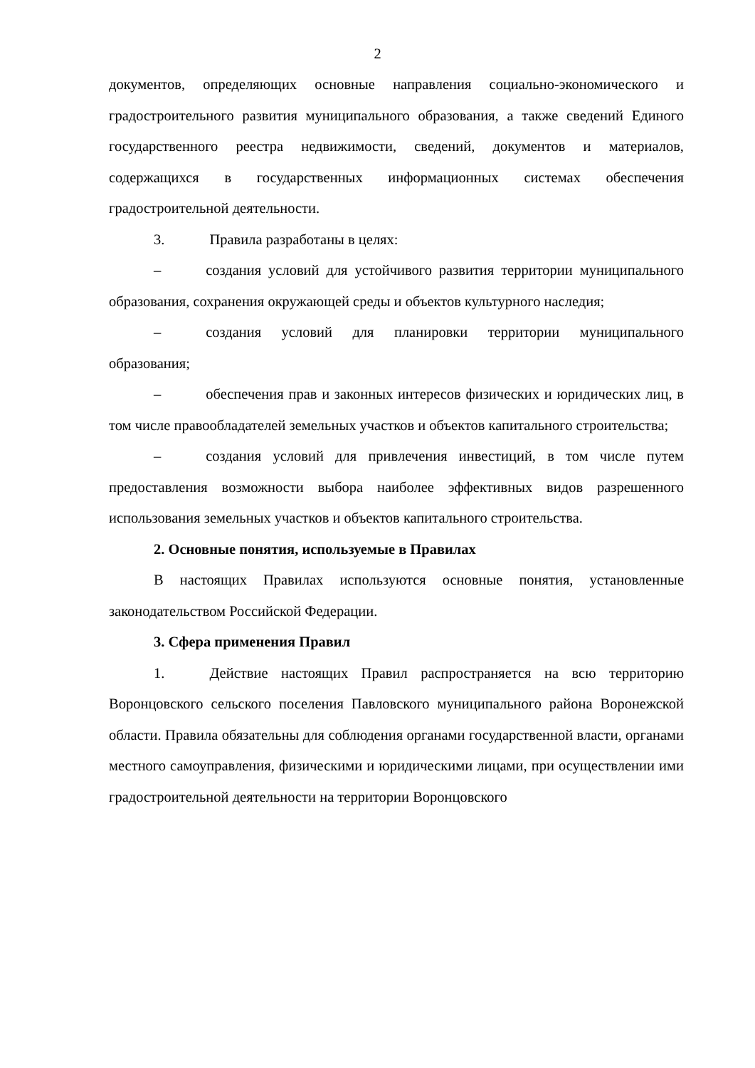2
документов, определяющих основные направления социально-экономического и градостроительного развития муниципального образования, а также сведений Единого государственного реестра недвижимости, сведений, документов и материалов, содержащихся в государственных информационных системах обеспечения градостроительной деятельности.
3. Правила разработаны в целях:
– создания условий для устойчивого развития территории муниципального образования, сохранения окружающей среды и объектов культурного наследия;
– создания условий для планировки территории муниципального образования;
– обеспечения прав и законных интересов физических и юридических лиц, в том числе правообладателей земельных участков и объектов капитального строительства;
– создания условий для привлечения инвестиций, в том числе путем предоставления возможности выбора наиболее эффективных видов разрешенного использования земельных участков и объектов капитального строительства.
2. Основные понятия, используемые в Правилах
В настоящих Правилах используются основные понятия, установленные законодательством Российской Федерации.
3. Сфера применения Правил
1. Действие настоящих Правил распространяется на всю территорию Воронцовского сельского поселения Павловского муниципального района Воронежской области. Правила обязательны для соблюдения органами государственной власти, органами местного самоуправления, физическими и юридическими лицами, при осуществлении ими градостроительной деятельности на территории Воронцовского